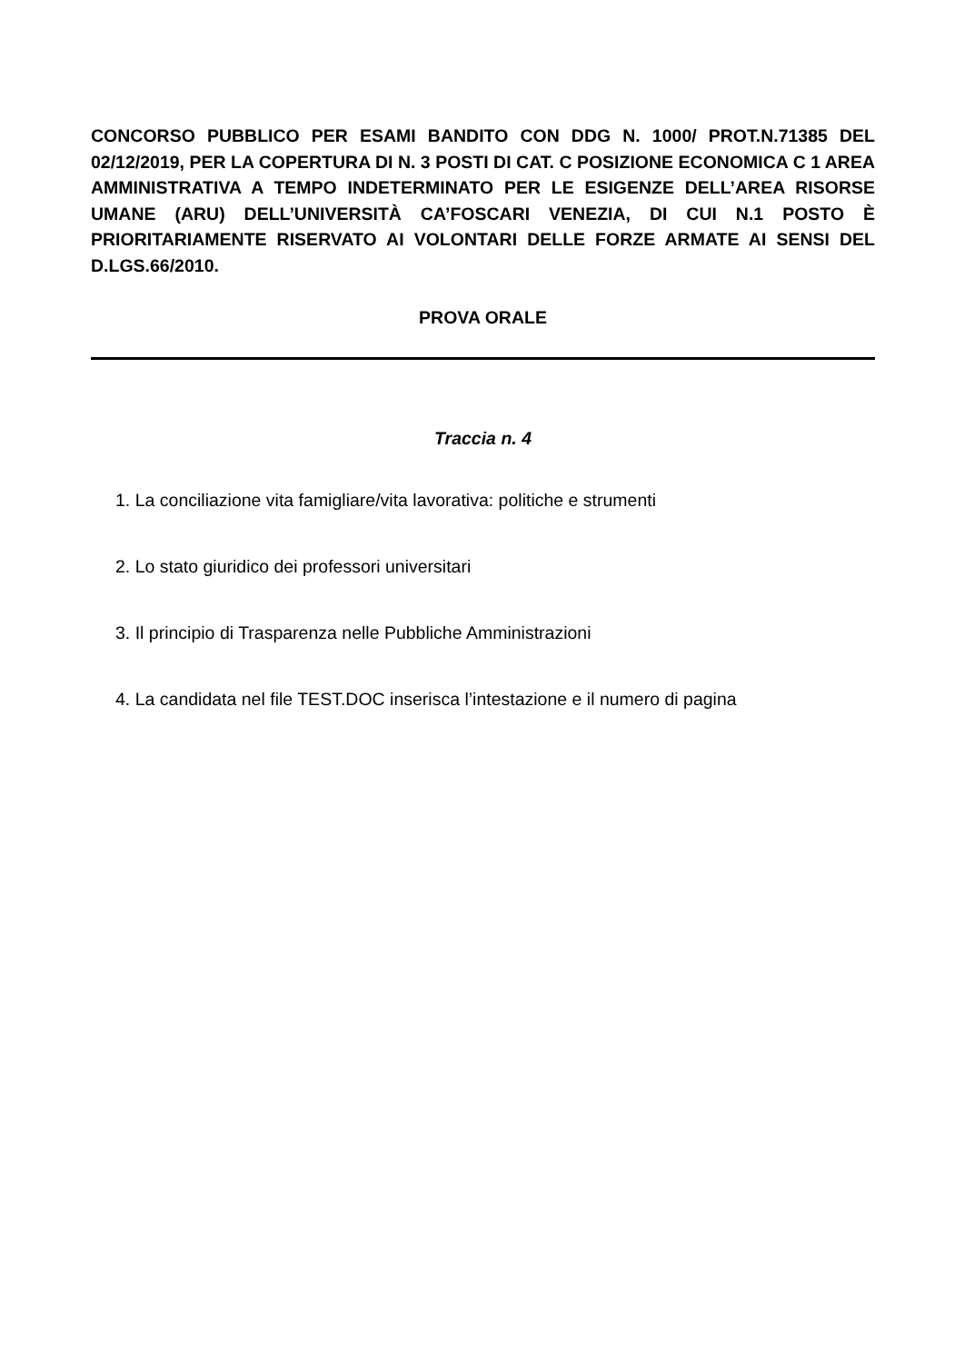CONCORSO PUBBLICO PER ESAMI BANDITO CON DDG N. 1000/ PROT.N.71385 DEL 02/12/2019, PER LA COPERTURA DI N. 3 POSTI DI CAT. C POSIZIONE ECONOMICA C 1 AREA AMMINISTRATIVA A TEMPO INDETERMINATO PER LE ESIGENZE DELL’AREA RISORSE UMANE (ARU) DELL’UNIVERSITÀ CA’FOSCARI VENEZIA, DI CUI N.1 POSTO È PRIORITARIAMENTE RISERVATO AI VOLONTARI DELLE FORZE ARMATE AI SENSI DEL D.LGS.66/2010.
PROVA ORALE
Traccia n. 4
1. La conciliazione vita famigliare/vita lavorativa: politiche e strumenti
2. Lo stato giuridico dei professori universitari
3. Il principio di Trasparenza nelle Pubbliche Amministrazioni
4. La candidata nel file TEST.DOC inserisca l’intestazione e il numero di pagina